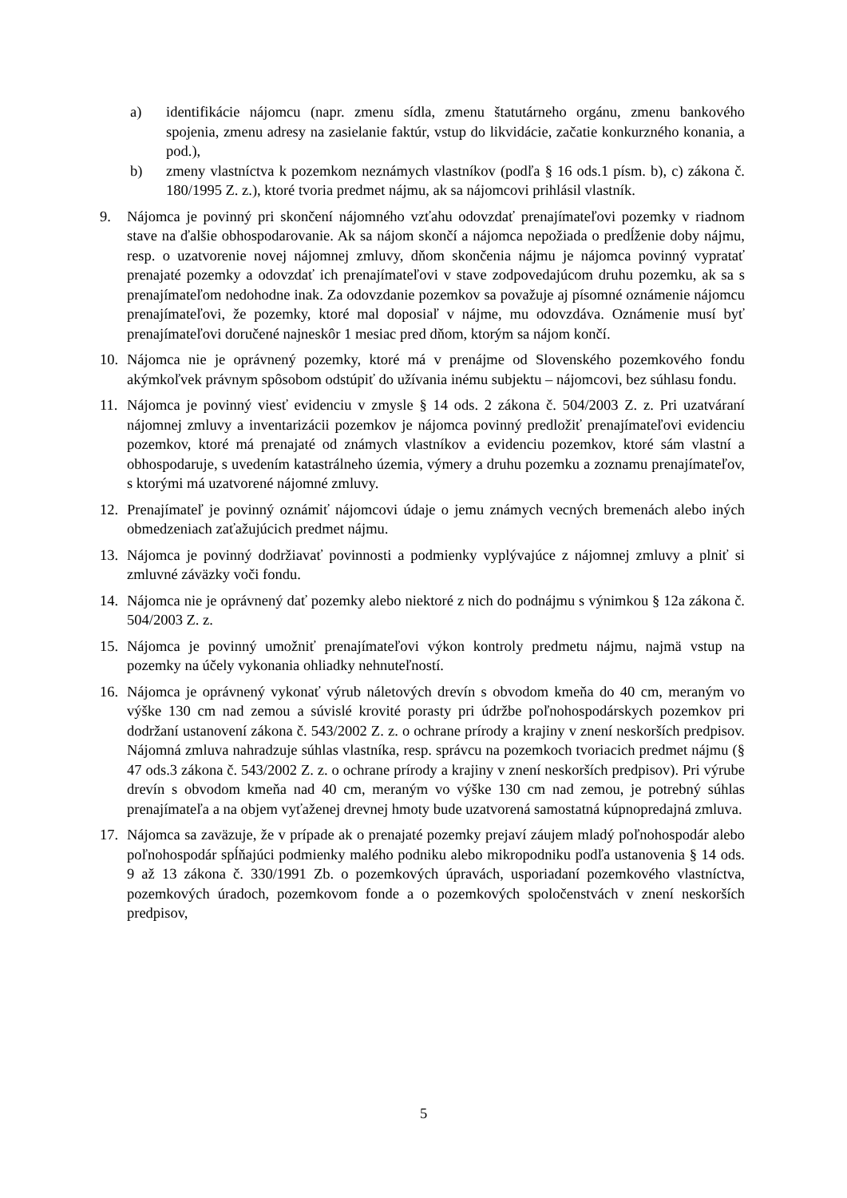a) identifikácie nájomcu (napr. zmenu sídla, zmenu štatutárneho orgánu, zmenu bankového spojenia, zmenu adresy na zasielanie faktúr, vstup do likvidácie, začatie konkurzného konania, a pod.),
b) zmeny vlastníctva k pozemkom neznámych vlastníkov (podľa § 16 ods.1 písm. b), c) zákona č. 180/1995 Z. z.), ktoré tvoria predmet nájmu, ak sa nájomcovi prihlásil vlastník.
9. Nájomca je povinný pri skončení nájomného vzťahu odovzdať prenajímateľovi pozemky v riadnom stave na ďalšie obhospodarovanie. Ak sa nájom skončí a nájomca nepožiada o predĺženie doby nájmu, resp. o uzatvorenie novej nájomnej zmluvy, dňom skončenia nájmu je nájomca povinný vypratať prenajaté pozemky a odovzdať ich prenajímateľovi v stave zodpovedajúcom druhu pozemku, ak sa s prenajímateľom nedohodne inak. Za odovzdanie pozemkov sa považuje aj písomné oznámenie nájomcu prenajímateľovi, že pozemky, ktoré mal doposiaľ v nájme, mu odovzdáva. Oznámenie musí byť prenajímateľovi doručené najneskôr 1 mesiac pred dňom, ktorým sa nájom končí.
10. Nájomca nie je oprávnený pozemky, ktoré má v prenájme od Slovenského pozemkového fondu akýmkoľvek právnym spôsobom odstúpiť do užívania inému subjektu – nájomcovi, bez súhlasu fondu.
11. Nájomca je povinný viesť evidenciu v zmysle § 14 ods. 2 zákona č. 504/2003 Z. z. Pri uzatváraní nájomnej zmluvy a inventarizácii pozemkov je nájomca povinný predložiť prenajímateľovi evidenciu pozemkov, ktoré má prenajaté od známych vlastníkov a evidenciu pozemkov, ktoré sám vlastní a obhospodaruje, s uvedením katastrálneho územia, výmery a druhu pozemku a zoznamu prenajímateľov, s ktorými má uzatvorené nájomné zmluvy.
12. Prenajímateľ je povinný oznámiť nájomcovi údaje o jemu známych vecných bremenách alebo iných obmedzeniach zaťažujúcich predmet nájmu.
13. Nájomca je povinný dodržiavať povinnosti a podmienky vyplývajúce z nájomnej zmluvy a plniť si zmluvné záväzky voči fondu.
14. Nájomca nie je oprávnený dať pozemky alebo niektoré z nich do podnájmu s výnimkou § 12a zákona č. 504/2003 Z. z.
15. Nájomca je povinný umožniť prenajímateľovi výkon kontroly predmetu nájmu, najmä vstup na pozemky na účely vykonania ohliadky nehnuteľností.
16. Nájomca je oprávnený vykonať výrub náletových drevín s obvodom kmeňa do 40 cm, meraným vo výške 130 cm nad zemou a súvislé krovité porasty pri údržbe poľnohospodárskych pozemkov pri dodržaní ustanovení zákona č. 543/2002 Z. z. o ochrane prírody a krajiny v znení neskorších predpisov. Nájomná zmluva nahradzuje súhlas vlastníka, resp. správcu na pozemkoch tvoriacich predmet nájmu (§ 47 ods.3 zákona č. 543/2002 Z. z. o ochrane prírody a krajiny v znení neskorších predpisov). Pri výrube drevín s obvodom kmeňa nad 40 cm, meraným vo výške 130 cm nad zemou, je potrebný súhlas prenajímateľa a na objem vyťaženej drevnej hmoty bude uzatvorená samostatná kúpnopredajná zmluva.
17. Nájomca sa zaväzuje, že v prípade ak o prenajaté pozemky prejaví záujem mladý poľnohospodár alebo poľnohospodár spĺňajúci podmienky malého podniku alebo mikropodniku podľa ustanovenia § 14 ods. 9 až 13 zákona č. 330/1991 Zb. o pozemkových úpravách, usporiadaní pozemkového vlastníctva, pozemkových úradoch, pozemkovom fonde a o pozemkových spoločenstvách v znení neskorších predpisov,
5